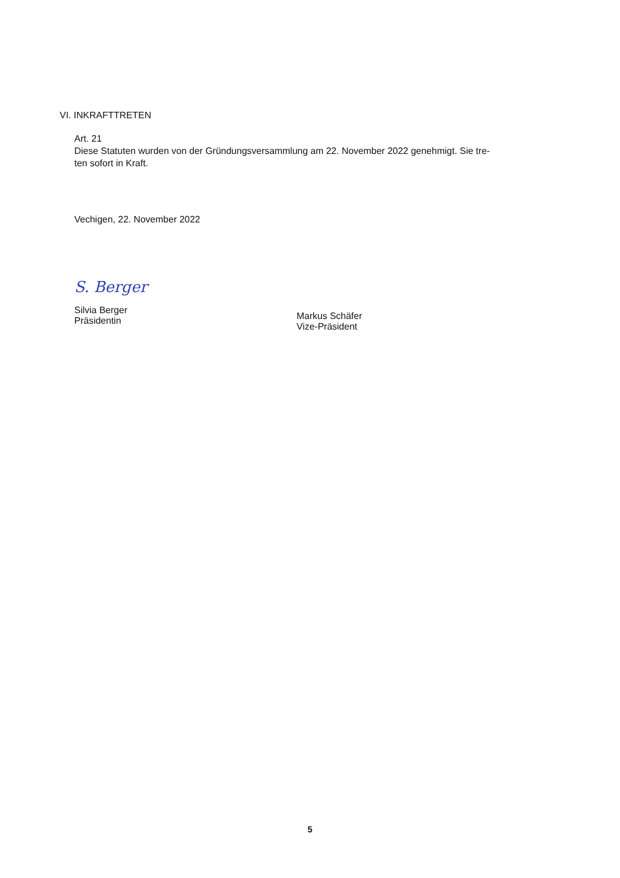VI. INKRAFTTRETEN
Art. 21
Diese Statuten wurden von der Gründungsversammlung am 22. November 2022 genehmigt. Sie tre-
ten sofort in Kraft.
Vechigen, 22. November 2022
S. Berger
Silvia Berger
Präsidentin
Markus Schäfer
Vize-Präsident
5